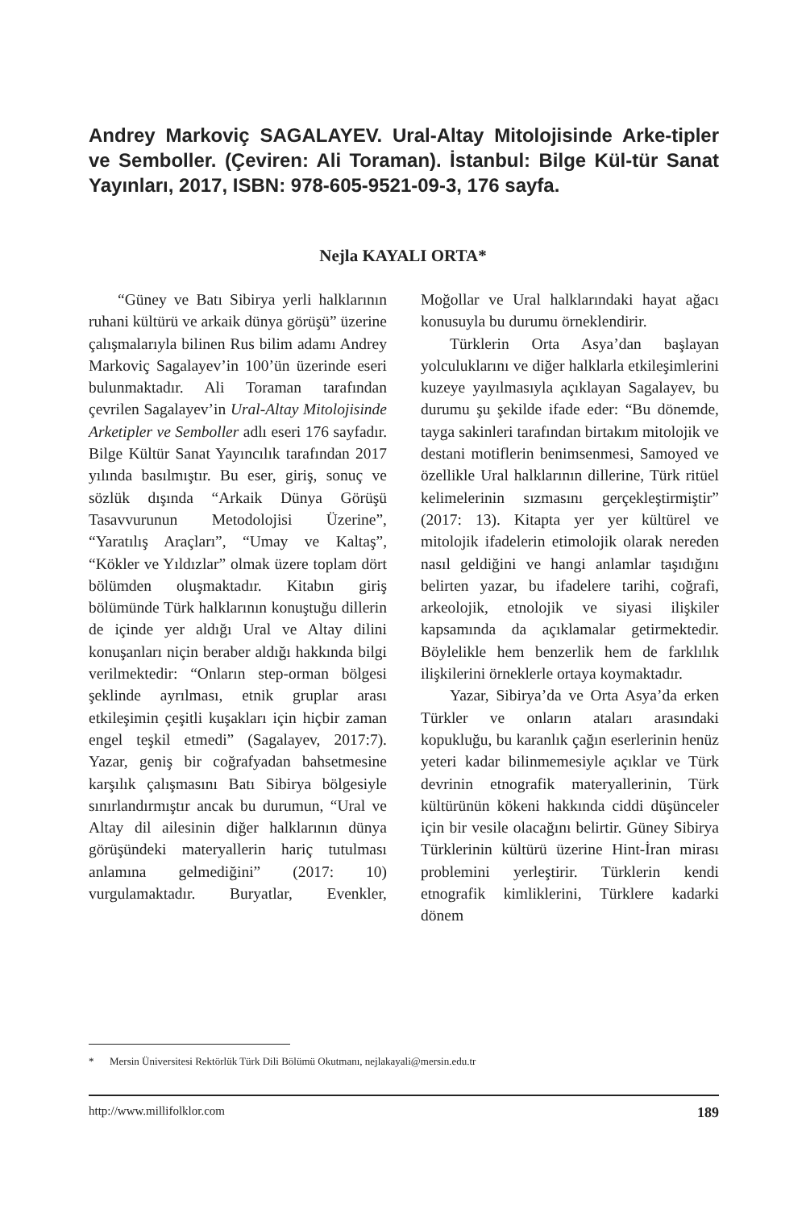Andrey Markoviç SAGALAYEV. Ural-Altay Mitolojisinde Arke-tipler ve Semboller. (Çeviren: Ali Toraman). İstanbul: Bilge Kül-tür Sanat Yayınları, 2017, ISBN: 978-605-9521-09-3, 176 sayfa.
Nejla KAYALI ORTA*
“Güney ve Batı Sibirya yerli halklarının ruhani kültürü ve arkaik dünya görüşü” üzerine çalışmalarıyla bilinen Rus bilim adamı Andrey Markoviç Sagalayev’in 100’ün üzerinde eseri bulunmaktadır. Ali Toraman tarafından çevrilen Sagalayev’in Ural-Altay Mitolojisinde Arketipler ve Semboller adlı eseri 176 sayfadır. Bilge Kültür Sanat Yayıncılık tarafından 2017 yılında basılmıştır. Bu eser, giriş, sonuç ve sözlük dışında “Arkaik Dünya Görüşü Tasavvurunun Metodolojisi Üzerine”, “Yaratılış Araçları”, “Umay ve Kaltaş”, “Kökler ve Yıldızlar” olmak üzere toplam dört bölümden oluşmaktadır. Kitabın giriş bölümünde Türk halklarının konuştuğu dillerin de içinde yer aldığı Ural ve Altay dilini konuşanları niçin beraber aldığı hakkında bilgi verilmektedir: “Onların step-orman bölgesi şeklinde ayrılması, etnik gruplar arası etkileşimin çeşitli kuşakları için hiçbir zaman engel teşkil etmedi” (Sagalayev, 2017:7). Yazar, geniş bir coğrafyadan bahsetmesine karşılık çalışmasını Batı Sibirya bölgesiyle sınırlandırmıştır ancak bu durumun, “Ural ve Altay dil ailesinin diğer halklarının dünya görüşündeki materyallerin hariç tutulması anlamına gelmediğini” (2017: 10) vurgulamaktadır. Buryatlar, Evenkler, Moğollar ve Ural halklarındaki hayat ağacı konusuyla bu durumu örneklendirir.
Türklerin Orta Asya’dan başlayan yolculuklarını ve diğer halklarla etkileşimlerini kuzeye yayılmasıyla açıklayan Sagalayev, bu durumu şu şekilde ifade eder: “Bu dönemde, tayga sakinleri tarafından birtakım mitolojik ve destani motiflerin benimsenmesi, Samoyed ve özellikle Ural halklarının dillerine, Türk ritüel kelimelerinin sızmasını gerçekleştirmiştir” (2017: 13). Kitapta yer yer kültürel ve mitolojik ifadelerin etimolojik olarak nereden nasıl geldiğini ve hangi anlamlar taşıdığını belirten yazar, bu ifadelere tarihi, coğrafi, arkeolojik, etnolojik ve siyasi ilişkiler kapsamında da açıklamalar getirmektedir. Böylelikle hem benzerlik hem de farklılık ilişkilerini örneklerle ortaya koymaktadır.
Yazar, Sibirya’da ve Orta Asya’da erken Türkler ve onların ataları arasındaki kopukluğu, bu karanlık çağın eserlerinin henüz yeteri kadar bilinmemesiyle açıklar ve Türk devrinin etnografik materyallerinin, Türk kültürünün kökeni hakkında ciddi düşünceler için bir vesile olacağını belirtir. Güney Sibirya Türklerinin kültürü üzerine Hint-İran mirası problemini yerleştirir. Türklerin kendi etnografik kimliklerini, Türklere kadarki dönem
* Mersin Üniversitesi Rektörlük Türk Dili Bölümü Okutmanı, nejlakayali@mersin.edu.tr
http://www.millifolklor.com 189